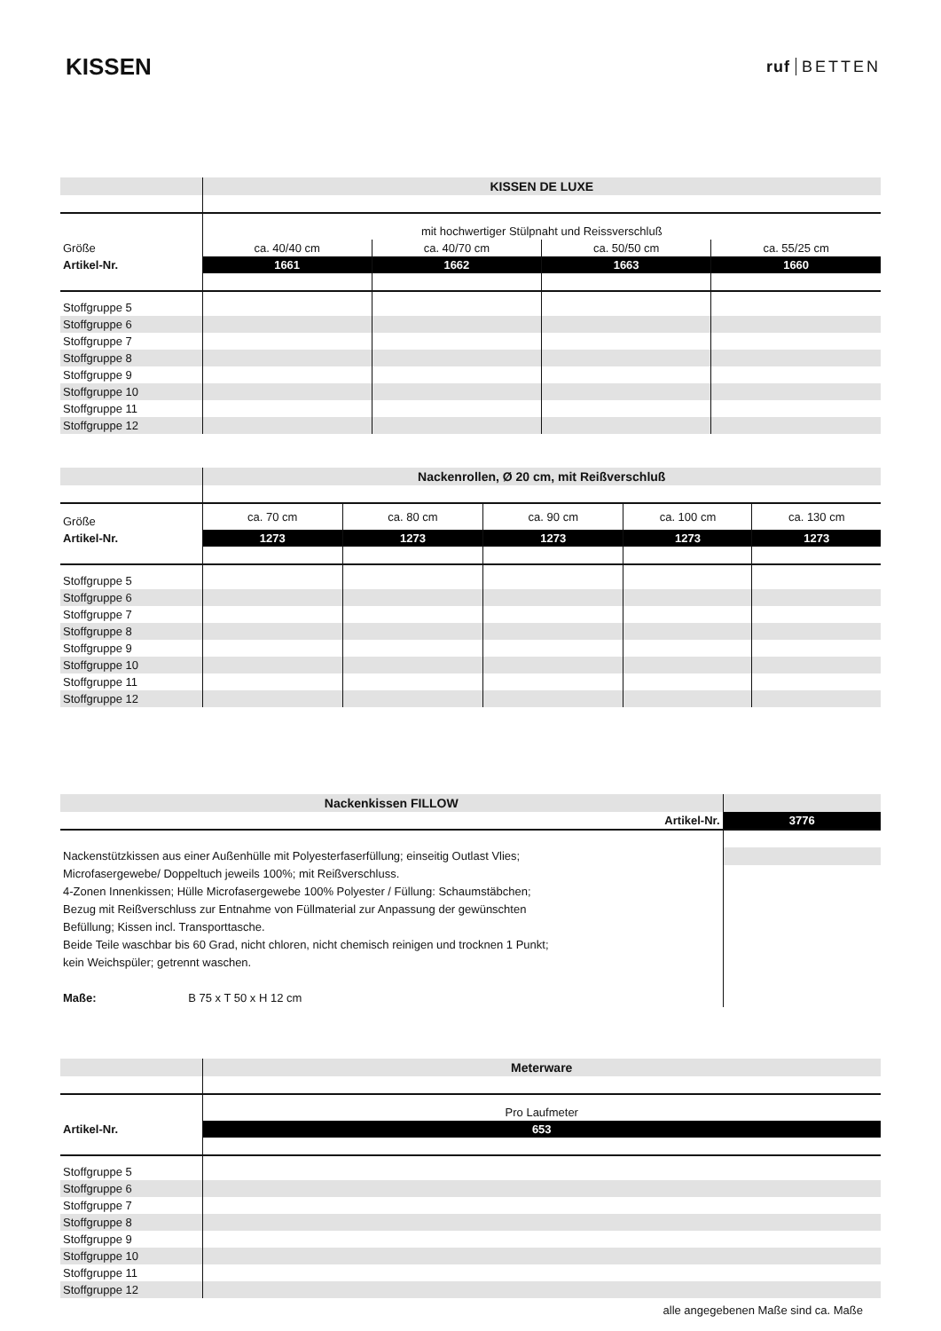KISSEN
ruf BETTEN
| | KISSEN DE LUXE | | | |
| | mit hochwertiger Stülpnaht und Reissverschluß | | | |
| Größe | ca. 40/40 cm | ca. 40/70 cm | ca. 50/50 cm | ca. 55/25 cm |
| Artikel-Nr. | 1661 | 1662 | 1663 | 1660 |
| Stoffgruppe 5 | | | | |
| Stoffgruppe 6 | | | | |
| Stoffgruppe 7 | | | | |
| Stoffgruppe 8 | | | | |
| Stoffgruppe 9 | | | | |
| Stoffgruppe 10 | | | | |
| Stoffgruppe 11 | | | | |
| Stoffgruppe 12 | | | | |
| | Nackenrollen, Ø 20 cm, mit Reißverschluß | | | | |
| Größe | ca. 70 cm | ca. 80 cm | ca. 90 cm | ca. 100 cm | ca. 130 cm |
| Artikel-Nr. | 1273 | 1273 | 1273 | 1273 | 1273 |
| Stoffgruppe 5 | | | | | |
| Stoffgruppe 6 | | | | | |
| Stoffgruppe 7 | | | | | |
| Stoffgruppe 8 | | | | | |
| Stoffgruppe 9 | | | | | |
| Stoffgruppe 10 | | | | | |
| Stoffgruppe 11 | | | | | |
| Stoffgruppe 12 | | | | | |
| Nackenkissen FILLOW | |
| Artikel-Nr. | 3776 |
| Nackenstützkissen aus einer Außenhülle mit Polyesterfaserfüllung; einseitig Outlast Vlies; Microfasergewebe/ Doppeltuch jeweils 100%; mit Reißverschluss. 4-Zonen Innenkissen; Hülle Microfasergewebe 100% Polyester / Füllung: Schaumstäbchen; Bezug mit Reißverschluss zur Entnahme von Füllmaterial zur Anpassung der gewünschten Befüllung; Kissen incl. Transporttasche. Beide Teile waschbar bis 60 Grad, nicht chloren, nicht chemisch reinigen und trocknen 1 Punkt; kein Weichspüler; getrennt waschen. Maße: B 75 x T 50 x H 12 cm | |
| | Meterware |
| | Pro Laufmeter |
| Artikel-Nr. | 653 |
| Stoffgruppe 5 | |
| Stoffgruppe 6 | |
| Stoffgruppe 7 | |
| Stoffgruppe 8 | |
| Stoffgruppe 9 | |
| Stoffgruppe 10 | |
| Stoffgruppe 11 | |
| Stoffgruppe 12 | |
alle angegebenen Maße sind ca. Maße